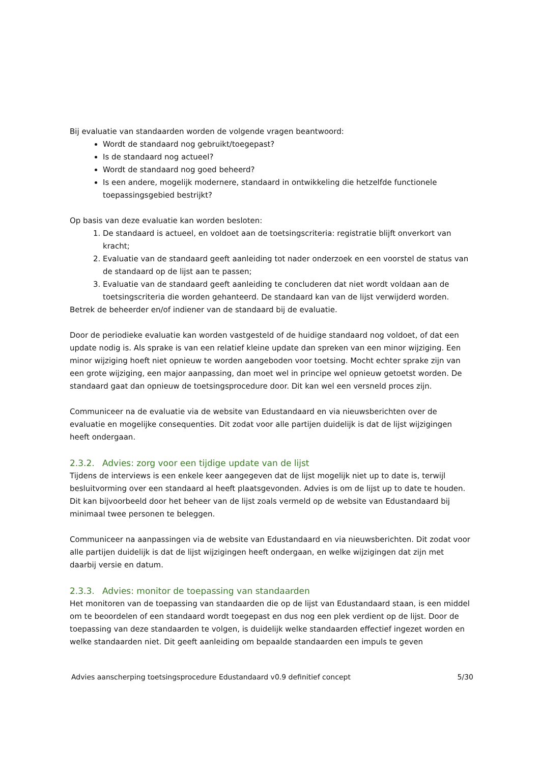Bij evaluatie van standaarden worden de volgende vragen beantwoord:
Wordt de standaard nog gebruikt/toegepast?
Is de standaard nog actueel?
Wordt de standaard nog goed beheerd?
Is een andere, mogelijk modernere, standaard in ontwikkeling die hetzelfde functionele toepassingsgebied bestrijkt?
Op basis van deze evaluatie kan worden besloten:
1. De standaard is actueel, en voldoet aan de toetsingscriteria: registratie blijft onverkort van kracht;
2. Evaluatie van de standaard geeft aanleiding tot nader onderzoek en een voorstel de status van de standaard op de lijst aan te passen;
3. Evaluatie van de standaard geeft aanleiding te concluderen dat niet wordt voldaan aan de toetsingscriteria die worden gehanteerd. De standaard kan van de lijst verwijderd worden.
Betrek de beheerder en/of indiener van de standaard bij de evaluatie.
Door de periodieke evaluatie kan worden vastgesteld of de huidige standaard nog voldoet, of dat een update nodig is. Als sprake is van een relatief kleine update dan spreken van een minor wijziging. Een minor wijziging hoeft niet opnieuw te worden aangeboden voor toetsing. Mocht echter sprake zijn van een grote wijziging, een major aanpassing, dan moet wel in principe wel opnieuw getoetst worden. De standaard gaat dan opnieuw de toetsingsprocedure door. Dit kan wel een versneld proces zijn.
Communiceer na de evaluatie via de website van Edustandaard en via nieuwsberichten over de evaluatie en mogelijke consequenties. Dit zodat voor alle partijen duidelijk is dat de lijst wijzigingen heeft ondergaan.
2.3.2. Advies: zorg voor een tijdige update van de lijst
Tijdens de interviews is een enkele keer aangegeven dat de lijst mogelijk niet up to date is, terwijl besluitvorming over een standaard al heeft plaatsgevonden. Advies is om de lijst up to date te houden. Dit kan bijvoorbeeld door het beheer van de lijst zoals vermeld op de website van Edustandaard bij minimaal twee personen te beleggen.
Communiceer na aanpassingen via de website van Edustandaard en via nieuwsberichten. Dit zodat voor alle partijen duidelijk is dat de lijst wijzigingen heeft ondergaan, en welke wijzigingen dat zijn met daarbij versie en datum.
2.3.3. Advies: monitor de toepassing van standaarden
Het monitoren van de toepassing van standaarden die op de lijst van Edustandaard staan, is een middel om te beoordelen of een standaard wordt toegepast en dus nog een plek verdient op de lijst. Door de toepassing van deze standaarden te volgen, is duidelijk welke standaarden effectief ingezet worden en welke standaarden niet. Dit geeft aanleiding om bepaalde standaarden een impuls te geven
Advies aanscherping toetsingsprocedure Edustandaard v0.9 definitief concept 5/30